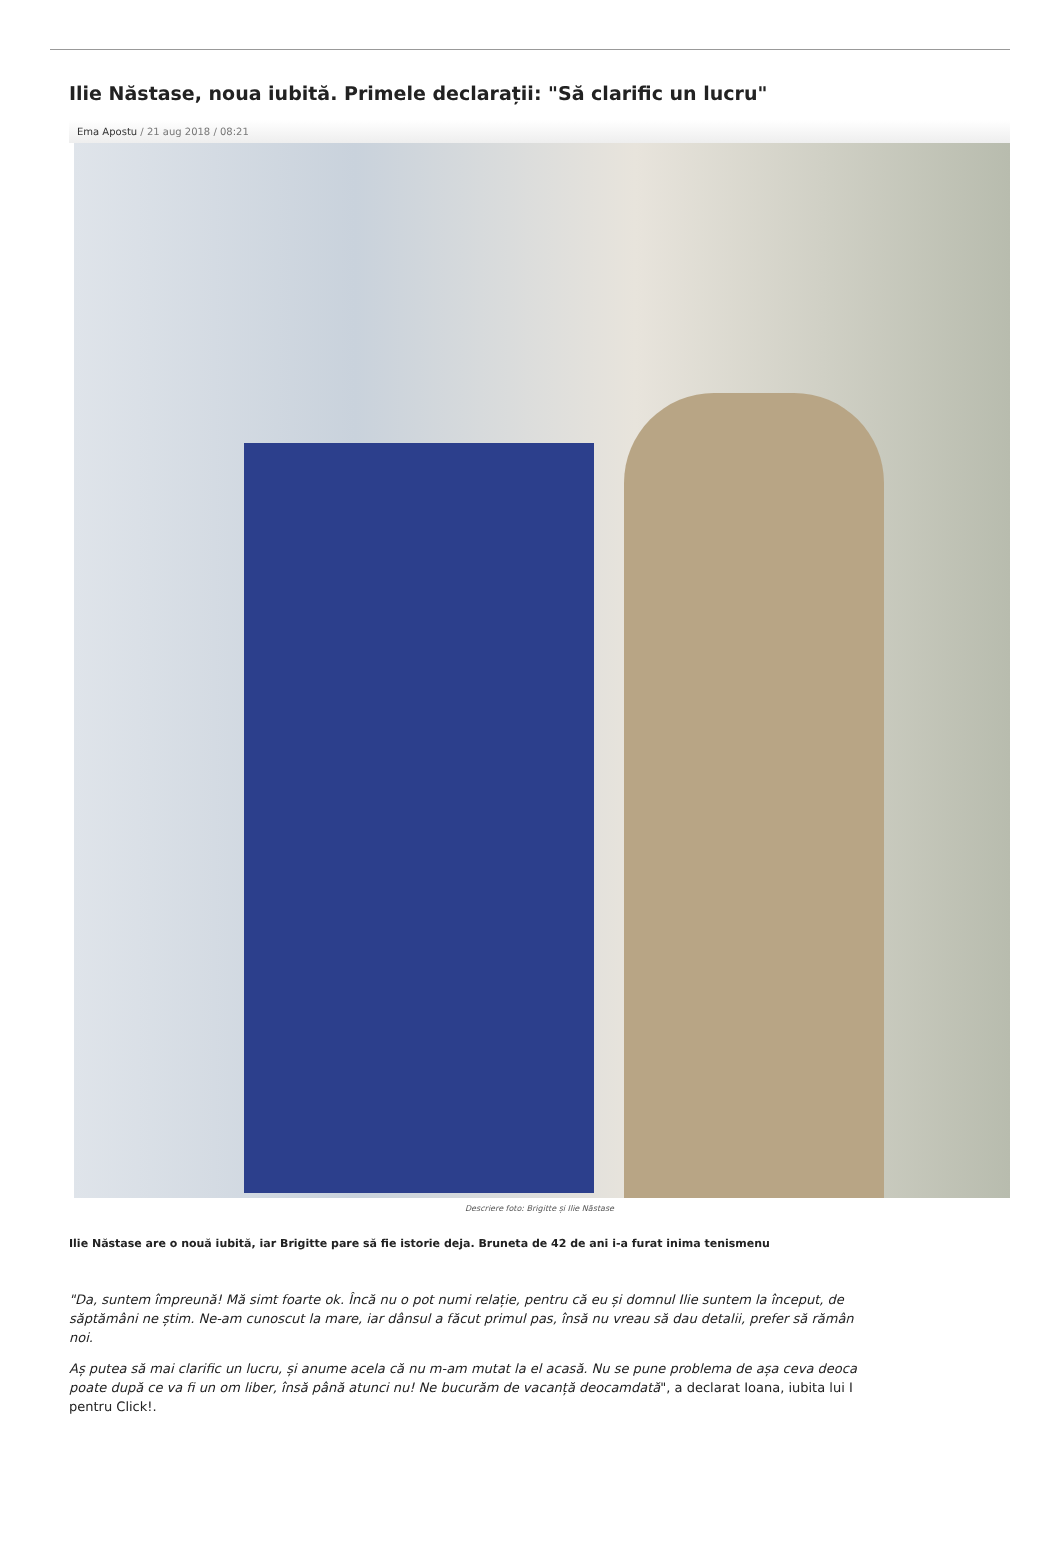Ilie Năstase, noua iubită. Primele declarații: "Să clarific un lucru"
Ema Apostu / 21 aug 2018 / 08:21
Descriere foto: Brigitte și Ilie Năstase
Ilie Năstase are o nouă iubită, iar Brigitte pare să fie istorie deja. Bruneta de 42 de ani i-a furat inima tenismenu
"Da, suntem împreună! Mă simt foarte ok. Încă nu o pot numi relație, pentru că eu și domnul Ilie suntem la început, de
săptămâni ne știm. Ne-am cunoscut la mare, iar dânsul a făcut primul pas, însă nu vreau să dau detalii, prefer să rămân
noi.
Aș putea să mai clarific un lucru, și anume acela că nu m-am mutat la el acasă. Nu se pune problema de așa ceva deoca
poate după ce va fi un om liber, însă până atunci nu! Ne bucurăm de vacanță deocamdată", a declarat Ioana, iubita lui I
pentru Click!.